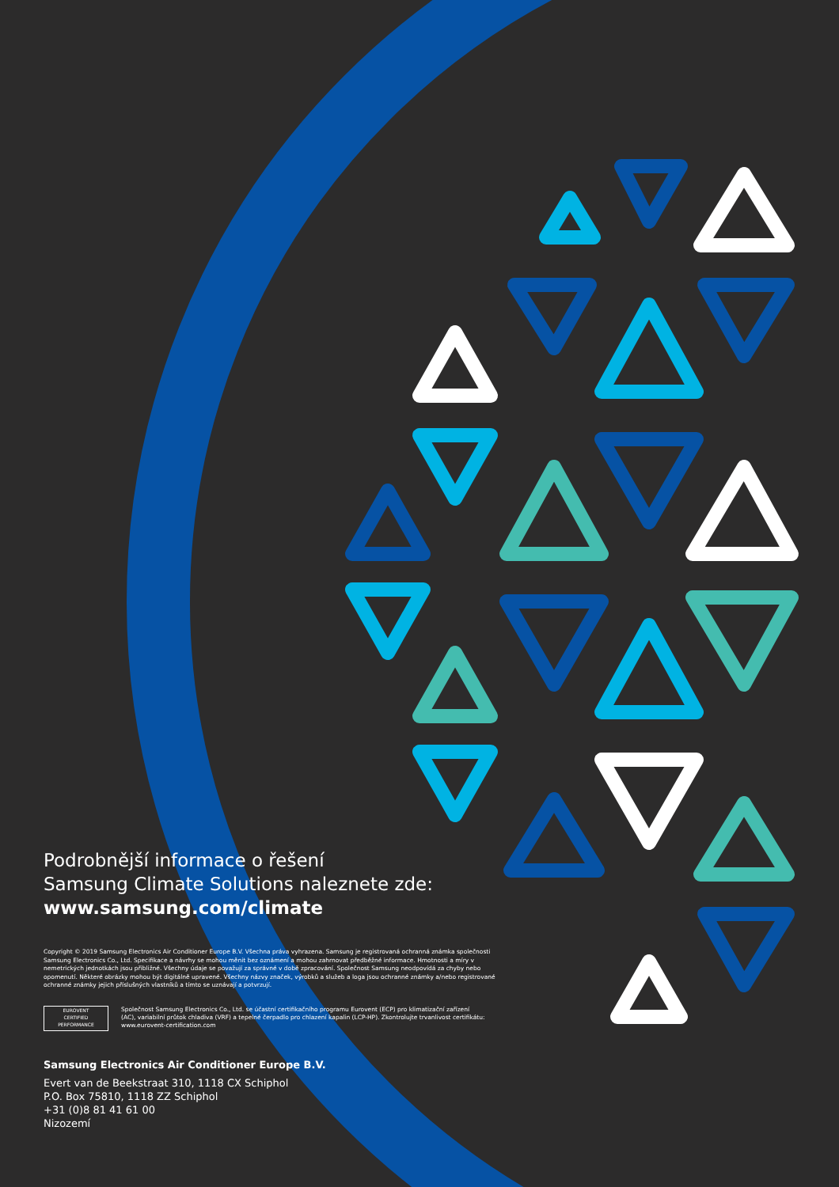Podrobnější informace o řešení
Samsung Climate Solutions naleznete zde:
www.samsung.com/climate
Copyright © 2019 Samsung Electronics Air Conditioner Europe B.V. Všechna práva vyhrazena. Samsung je registrovaná ochranná známka společnosti Samsung Electronics Co., Ltd. Specifikace a návrhy se mohou měnit bez oznámení a mohou zahrnovat předběžné informace. Hmotnosti a míry v nemetrických jednotkách jsou přibližné. Všechny údaje se považují za správné v době zpracování. Společnost Samsung neodpovídá za chyby nebo opomenutí. Některé obrázky mohou být digitálně upravené. Všechny názvy značek, výrobků a služeb a loga jsou ochranné známky a/nebo registrované ochranné známky jejich příslušných vlastníků a tímto se uznávají a potvrzují.
EUROVENT
CERTIFIED
PERFORMANCE
Společnost Samsung Electronics Co., Ltd. se účastní certifikačního programu Eurovent (ECP) pro klimatizační zařízení (AC), variabilní průtok chladiva (VRF) a tepelné čerpadlo pro chlazení kapalin (LCP-HP). Zkontrolujte trvanlivost certifikátu: www.eurovent-certification.com
Samsung Electronics Air Conditioner Europe B.V.
Evert van de Beekstraat 310, 1118 CX Schiphol
P.O. Box 75810, 1118 ZZ Schiphol
+31 (0)8 81 41 61 00
Nizozemí